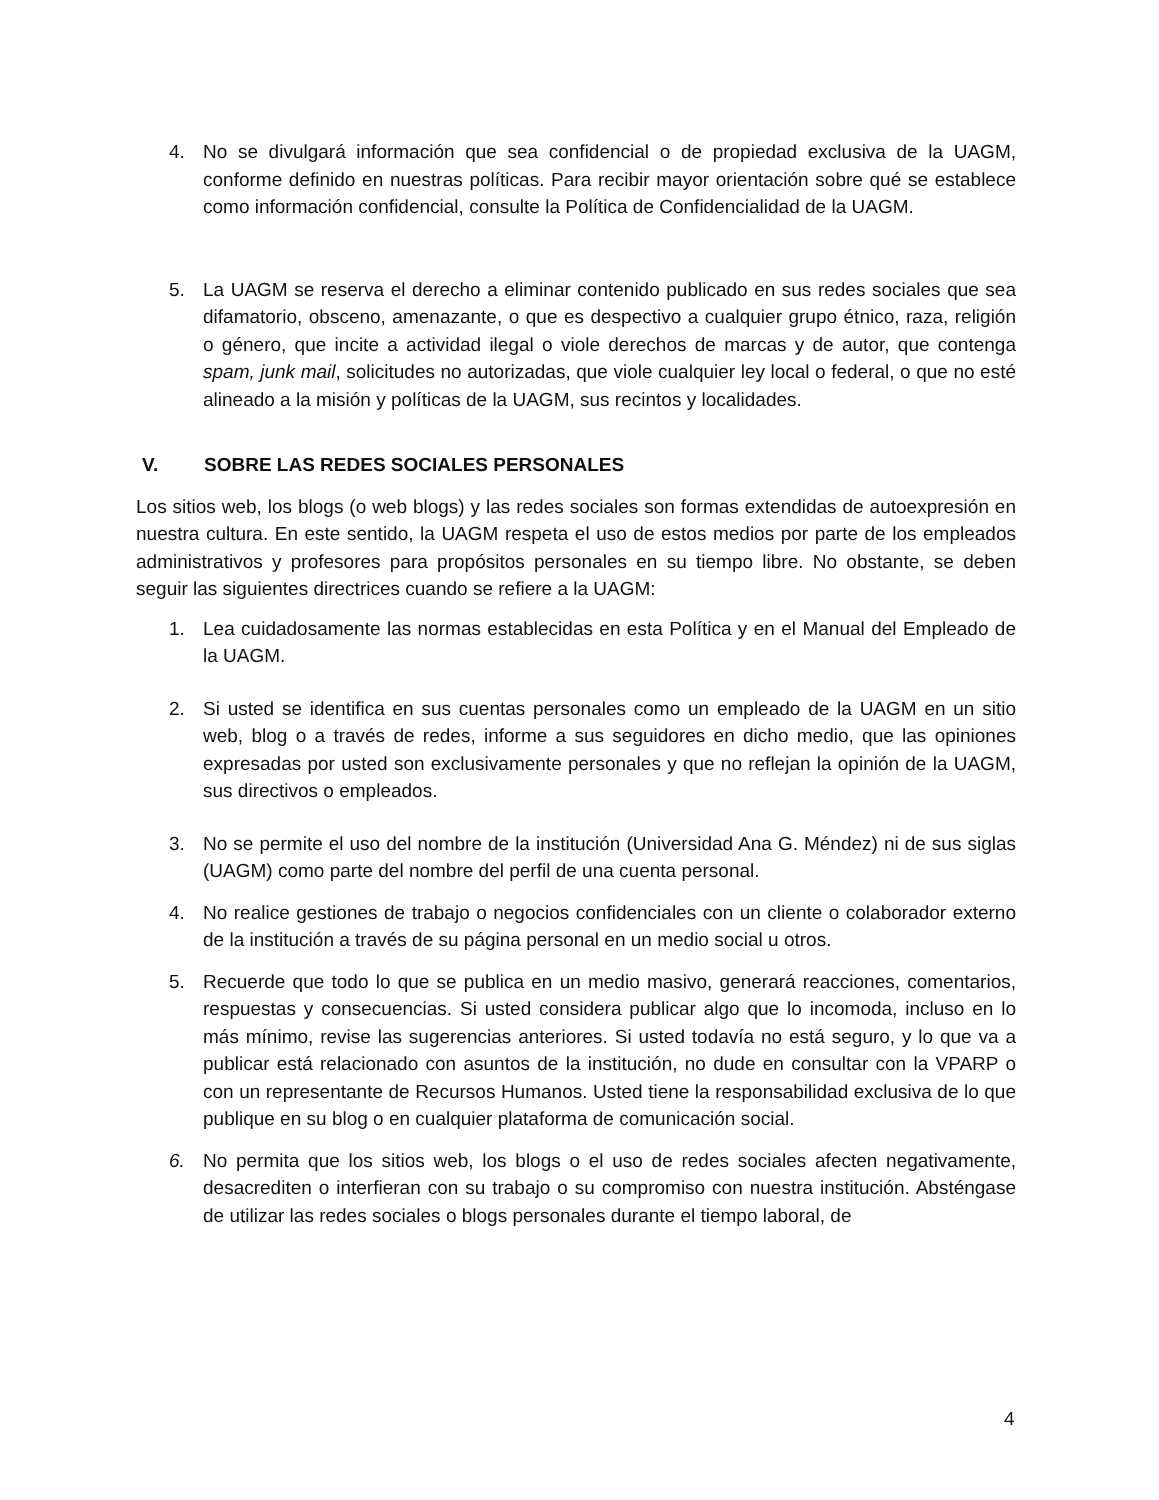4. No se divulgará información que sea confidencial o de propiedad exclusiva de la UAGM, conforme definido en nuestras políticas. Para recibir mayor orientación sobre qué se establece como información confidencial, consulte la Política de Confidencialidad de la UAGM.
5. La UAGM se reserva el derecho a eliminar contenido publicado en sus redes sociales que sea difamatorio, obsceno, amenazante, o que es despectivo a cualquier grupo étnico, raza, religión o género, que incite a actividad ilegal o viole derechos de marcas y de autor, que contenga spam, junk mail, solicitudes no autorizadas, que viole cualquier ley local o federal, o que no esté alineado a la misión y políticas de la UAGM, sus recintos y localidades.
V. SOBRE LAS REDES SOCIALES PERSONALES
Los sitios web, los blogs (o web blogs) y las redes sociales son formas extendidas de autoexpresión en nuestra cultura. En este sentido, la UAGM respeta el uso de estos medios por parte de los empleados administrativos y profesores para propósitos personales en su tiempo libre. No obstante, se deben seguir las siguientes directrices cuando se refiere a la UAGM:
1. Lea cuidadosamente las normas establecidas en esta Política y en el Manual del Empleado de la UAGM.
2. Si usted se identifica en sus cuentas personales como un empleado de la UAGM en un sitio web, blog o a través de redes, informe a sus seguidores en dicho medio, que las opiniones expresadas por usted son exclusivamente personales y que no reflejan la opinión de la UAGM, sus directivos o empleados.
3. No se permite el uso del nombre de la institución (Universidad Ana G. Méndez) ni de sus siglas (UAGM) como parte del nombre del perfil de una cuenta personal.
4. No realice gestiones de trabajo o negocios confidenciales con un cliente o colaborador externo de la institución a través de su página personal en un medio social u otros.
5. Recuerde que todo lo que se publica en un medio masivo, generará reacciones, comentarios, respuestas y consecuencias. Si usted considera publicar algo que lo incomoda, incluso en lo más mínimo, revise las sugerencias anteriores. Si usted todavía no está seguro, y lo que va a publicar está relacionado con asuntos de la institución, no dude en consultar con la VPARP o con un representante de Recursos Humanos. Usted tiene la responsabilidad exclusiva de lo que publique en su blog o en cualquier plataforma de comunicación social.
6. No permita que los sitios web, los blogs o el uso de redes sociales afecten negativamente, desacrediten o interfieran con su trabajo o su compromiso con nuestra institución. Absténgase de utilizar las redes sociales o blogs personales durante el tiempo laboral, de
4